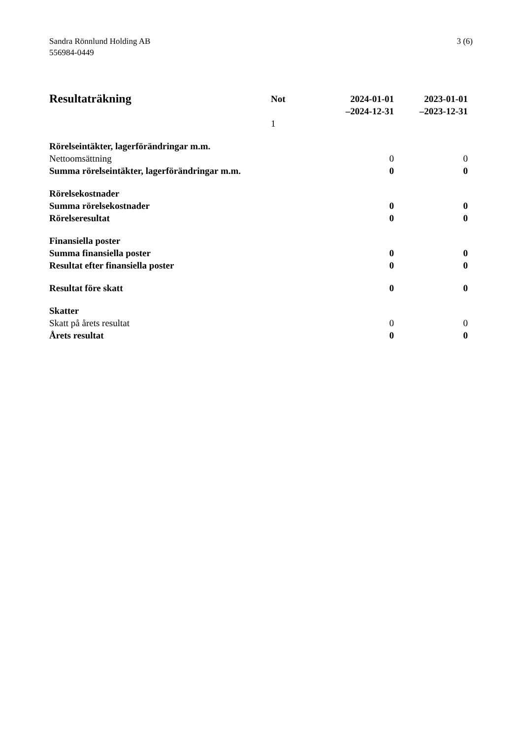Sandra Rönnlund Holding AB
556984-0449
3 (6)
| Resultaträkning | Not | 2024-01-01 –2024-12-31 | 2023-01-01 –2023-12-31 |
| --- | --- | --- | --- |
| | 1 | | |
| Rörelseintäkter, lagerförändringar m.m. | | | |
| Nettoomsättning | | 0 | 0 |
| Summa rörelseintäkter, lagerförändringar m.m. | | 0 | 0 |
| Rörelsekostnader | | | |
| Summa rörelsekostnader | | 0 | 0 |
| Rörelseresultat | | 0 | 0 |
| Finansiella poster | | | |
| Summa finansiella poster | | 0 | 0 |
| Resultat efter finansiella poster | | 0 | 0 |
| Resultat före skatt | | 0 | 0 |
| Skatter | | | |
| Skatt på årets resultat | | 0 | 0 |
| Årets resultat | | 0 | 0 |